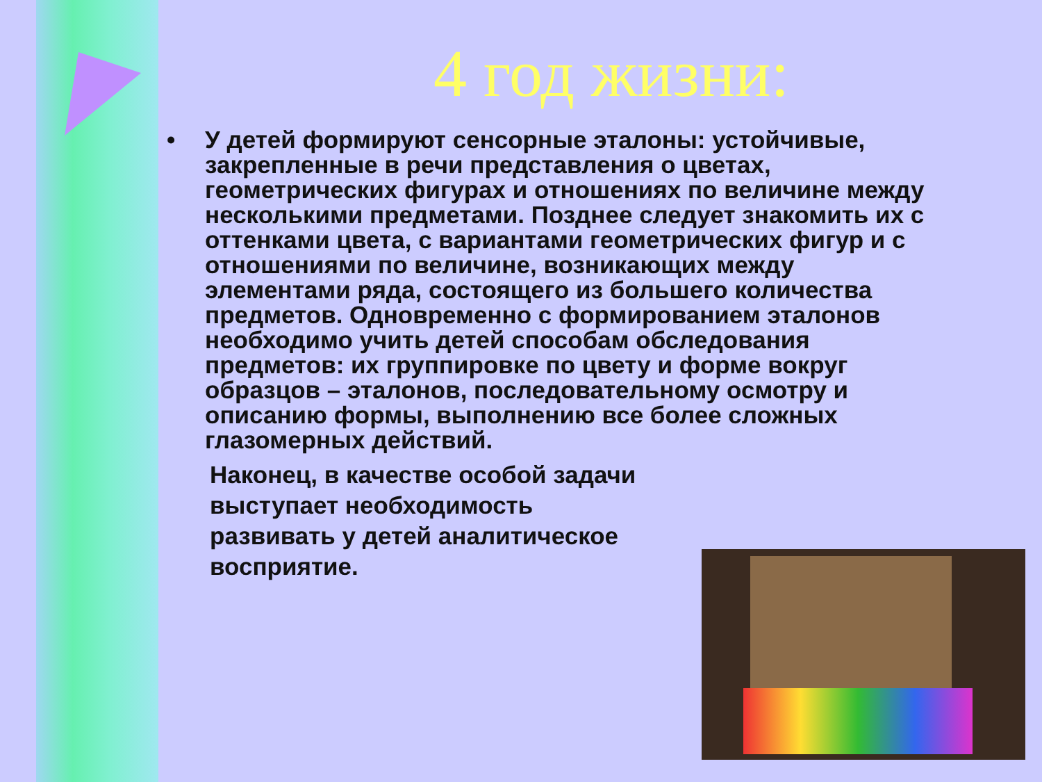4 год жизни:
• У детей формируют сенсорные эталоны: устойчивые, закрепленные в речи представления о цветах, геометрических фигурах и отношениях по величине между несколькими предметами. Позднее следует знакомить их с оттенками цвета, с вариантами геометрических фигур и с отношениями по величине, возникающих между элементами ряда, состоящего из большего количества предметов. Одновременно с формированием эталонов необходимо учить детей способам обследования предметов: их группировке по цвету и форме вокруг образцов – эталонов, последовательному осмотру и описанию формы, выполнению все более сложных глазомерных действий.
Наконец, в качестве особой задачи
выступает необходимость
развивать у детей аналитическое
восприятие.